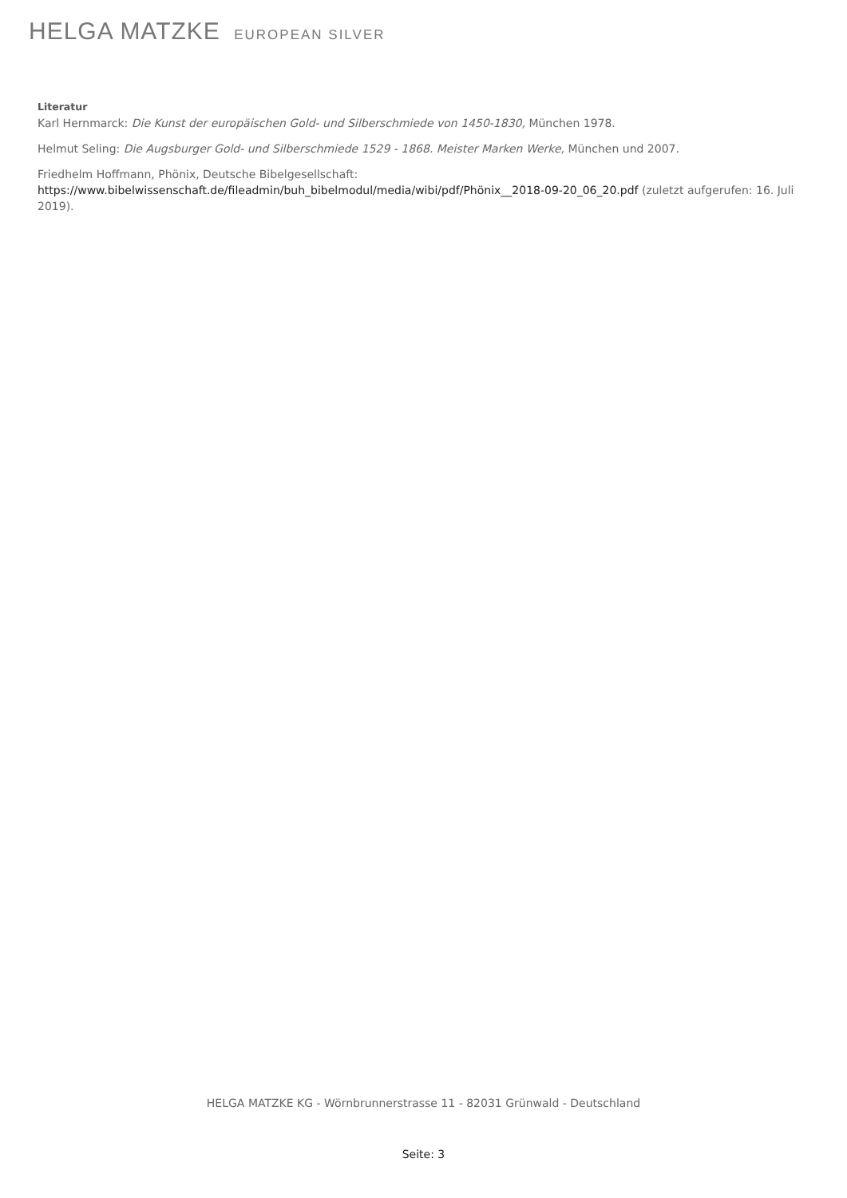HELGA MATZKE EUROPEAN SILVER
Literatur
Karl Hernmarck: Die Kunst der europäischen Gold- und Silberschmiede von 1450-1830, München 1978.
Helmut Seling: Die Augsburger Gold- und Silberschmiede 1529 - 1868. Meister Marken Werke, München und 2007.
Friedhelm Hoffmann, Phönix, Deutsche Bibelgesellschaft:
https://www.bibelwissenschaft.de/fileadmin/buh_bibelmodul/media/wibi/pdf/Phönix__2018-09-20_06_20.pdf (zuletzt aufgerufen: 16. Juli 2019).
HELGA MATZKE KG - Wörnbrunnerstrasse 11 - 82031 Grünwald - Deutschland
Seite: 3